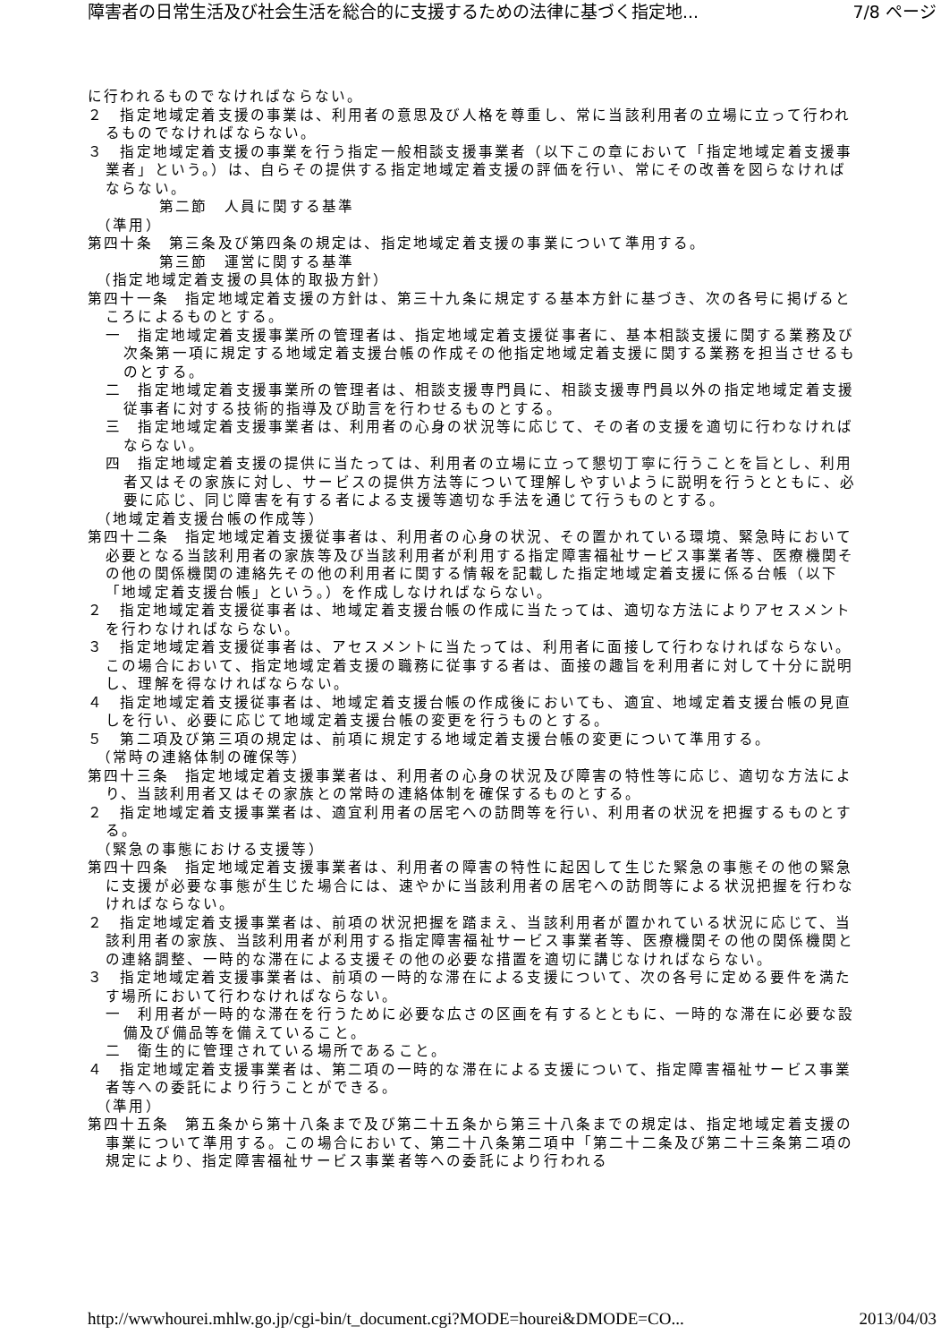障害者の日常生活及び社会生活を総合的に支援するための法律に基づく指定地... 7/8 ページ
に行われるものでなければならない。
２　指定地域定着支援の事業は、利用者の意思及び人格を尊重し、常に当該利用者の立場に立って行われるものでなければならない。
３　指定地域定着支援の事業を行う指定一般相談支援事業者（以下この章において「指定地域定着支援事業者」という。）は、自らその提供する指定地域定着支援の評価を行い、常にその改善を図らなければならない。
第二節　人員に関する基準
（準用）
第四十条　第三条及び第四条の規定は、指定地域定着支援の事業について準用する。
第三節　運営に関する基準
（指定地域定着支援の具体的取扱方針）
第四十一条　指定地域定着支援の方針は、第三十九条に規定する基本方針に基づき、次の各号に掲げるところによるものとする。
一　指定地域定着支援事業所の管理者は、指定地域定着支援従事者に、基本相談支援に関する業務及び次条第一項に規定する地域定着支援台帳の作成その他指定地域定着支援に関する業務を担当させるものとする。
二　指定地域定着支援事業所の管理者は、相談支援専門員に、相談支援専門員以外の指定地域定着支援従事者に対する技術的指導及び助言を行わせるものとする。
三　指定地域定着支援事業者は、利用者の心身の状況等に応じて、その者の支援を適切に行わなければならない。
四　指定地域定着支援の提供に当たっては、利用者の立場に立って懇切丁寧に行うことを旨とし、利用者又はその家族に対し、サービスの提供方法等について理解しやすいように説明を行うとともに、必要に応じ、同じ障害を有する者による支援等適切な手法を通じて行うものとする。
（地域定着支援台帳の作成等）
第四十二条　指定地域定着支援従事者は、利用者の心身の状況、その置かれている環境、緊急時において必要となる当該利用者の家族等及び当該利用者が利用する指定障害福祉サービス事業者等、医療機関その他の関係機関の連絡先その他の利用者に関する情報を記載した指定地域定着支援に係る台帳（以下「地域定着支援台帳」という。）を作成しなければならない。
２　指定地域定着支援従事者は、地域定着支援台帳の作成に当たっては、適切な方法によりアセスメントを行わなければならない。
３　指定地域定着支援従事者は、アセスメントに当たっては、利用者に面接して行わなければならない。この場合において、指定地域定着支援の職務に従事する者は、面接の趣旨を利用者に対して十分に説明し、理解を得なければならない。
４　指定地域定着支援従事者は、地域定着支援台帳の作成後においても、適宜、地域定着支援台帳の見直しを行い、必要に応じて地域定着支援台帳の変更を行うものとする。
５　第二項及び第三項の規定は、前項に規定する地域定着支援台帳の変更について準用する。
（常時の連絡体制の確保等）
第四十三条　指定地域定着支援事業者は、利用者の心身の状況及び障害の特性等に応じ、適切な方法により、当該利用者又はその家族との常時の連絡体制を確保するものとする。
２　指定地域定着支援事業者は、適宜利用者の居宅への訪問等を行い、利用者の状況を把握するものとする。
（緊急の事態における支援等）
第四十四条　指定地域定着支援事業者は、利用者の障害の特性に起因して生じた緊急の事態その他の緊急に支援が必要な事態が生じた場合には、速やかに当該利用者の居宅への訪問等による状況把握を行わなければならない。
２　指定地域定着支援事業者は、前項の状況把握を踏まえ、当該利用者が置かれている状況に応じて、当該利用者の家族、当該利用者が利用する指定障害福祉サービス事業者等、医療機関その他の関係機関との連絡調整、一時的な滞在による支援その他の必要な措置を適切に講じなければならない。
３　指定地域定着支援事業者は、前項の一時的な滞在による支援について、次の各号に定める要件を満たす場所において行わなければならない。
一　利用者が一時的な滞在を行うために必要な広さの区画を有するとともに、一時的な滞在に必要な設備及び備品等を備えていること。
二　衛生的に管理されている場所であること。
４　指定地域定着支援事業者は、第二項の一時的な滞在による支援について、指定障害福祉サービス事業者等への委託により行うことができる。
（準用）
第四十五条　第五条から第十八条まで及び第二十五条から第三十八条までの規定は、指定地域定着支援の事業について準用する。この場合において、第二十八条第二項中「第二十二条及び第二十三条第二項の規定により、指定障害福祉サービス事業者等への委託により行われる
http://wwwhourei.mhlw.go.jp/cgi-bin/t_document.cgi?MODE=hourei&DMODE=CO... 2013/04/03